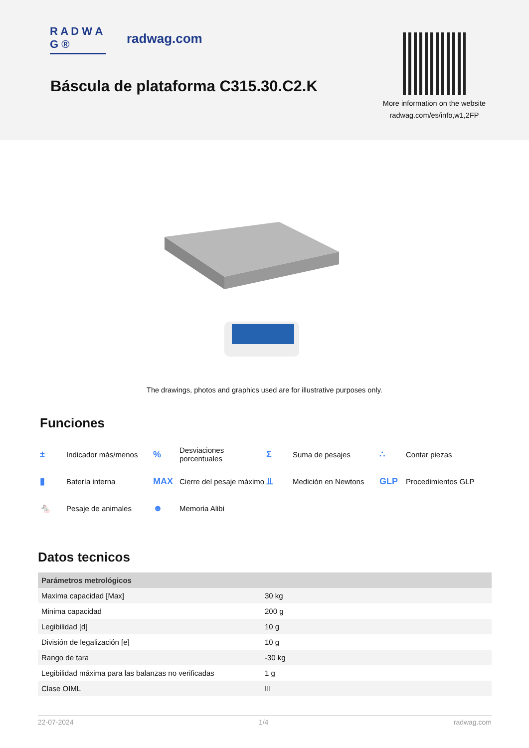R A D W A G ®
radwag.com
Báscula de plataforma C315.30.C2.K
More information on the website
radwag.com/es/info,w1,2FP
The drawings, photos and graphics used are for illustrative purposes only.
Funciones
± Indicador más/menos
% Desviaciones
porcentuales
Σ Suma de pesajes
∴ Contar piezas
▮ Batería interna
MAX Cierre del pesaje máximo
⫫ Medición en Newtons
GLP Procedimientos GLP
🐁 Pesaje de animales
☻ Memoria Alibi
Datos tecnicos
| Parámetros metrológicos | |
| --- | --- |
| Maxima capacidad [Max] | 30 kg |
| Minima capacidad | 200 g |
| Legibilidad [d] | 10 g |
| División de legalización [e] | 10 g |
| Rango de tara | -30 kg |
| Legibilidad máxima para las balanzas no verificadas | 1 g |
| Clase OIML | III |
22-07-2024 1/4 radwag.com